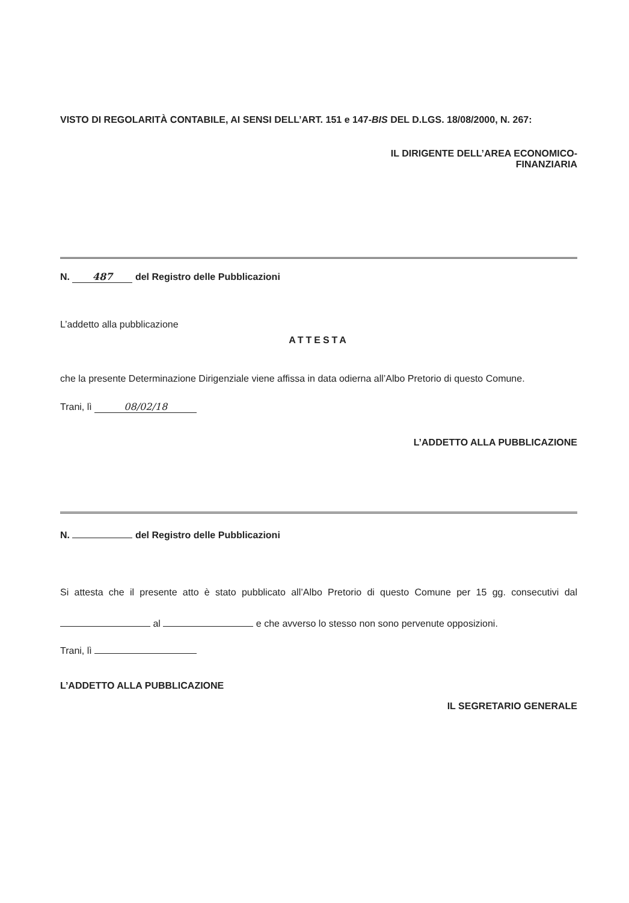VISTO DI REGOLARITÀ CONTABILE, AI SENSI DELL’ART. 151 e 147-BIS DEL D.LGS. 18/08/2000, N. 267:
IL DIRIGENTE DELL’AREA ECONOMICO-
FINANZIARIA
N. 487 del Registro delle Pubblicazioni
L’addetto alla pubblicazione
ATTESTA
che la presente Determinazione Dirigenziale viene affissa in data odierna all’Albo Pretorio di questo Comune.
Trani, lì 08/02/18
L’ADDETTO ALLA PUBBLICAZIONE
N. del Registro delle Pubblicazioni
Si attesta che il presente atto è stato pubblicato all’Albo Pretorio di questo Comune per 15 gg. consecutivi dal al e che avverso lo stesso non sono pervenute opposizioni.
Trani, lì
L’ADDETTO ALLA PUBBLICAZIONE
IL SEGRETARIO GENERALE